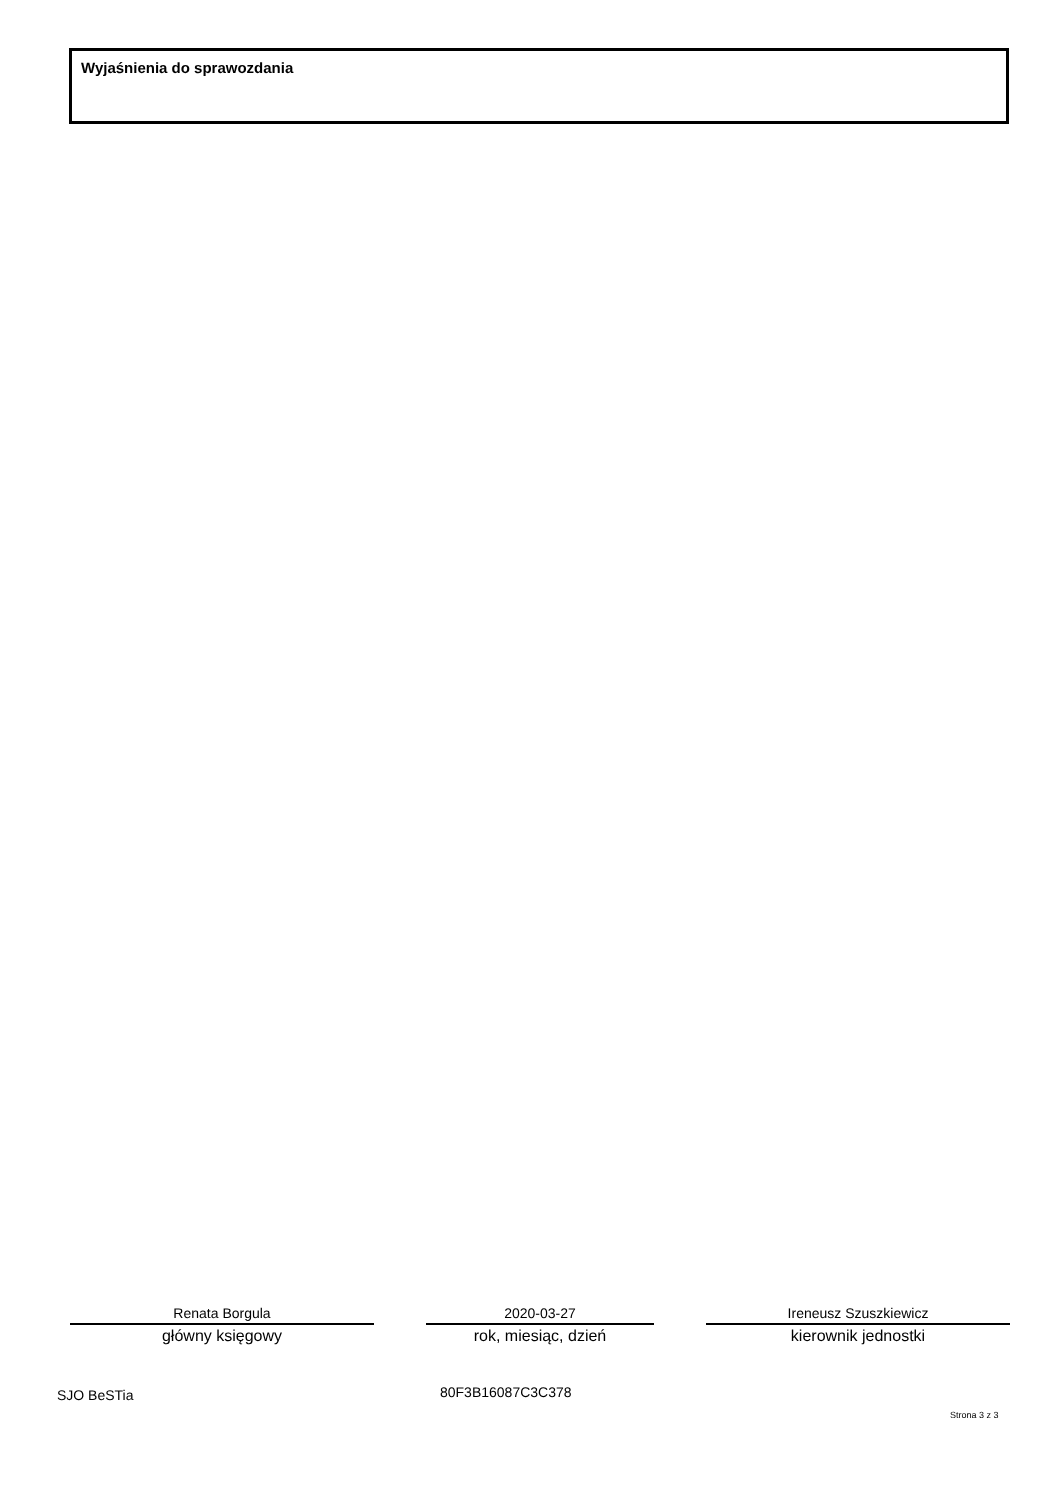Wyjaśnienia do sprawozdania
Renata Borgula
główny księgowy
2020-03-27
rok, miesiąc, dzień
Ireneusz Szuszkiewicz
kierownik jednostki
SJO BeSTia 80F3B16087C3C378
Strona 3 z 3